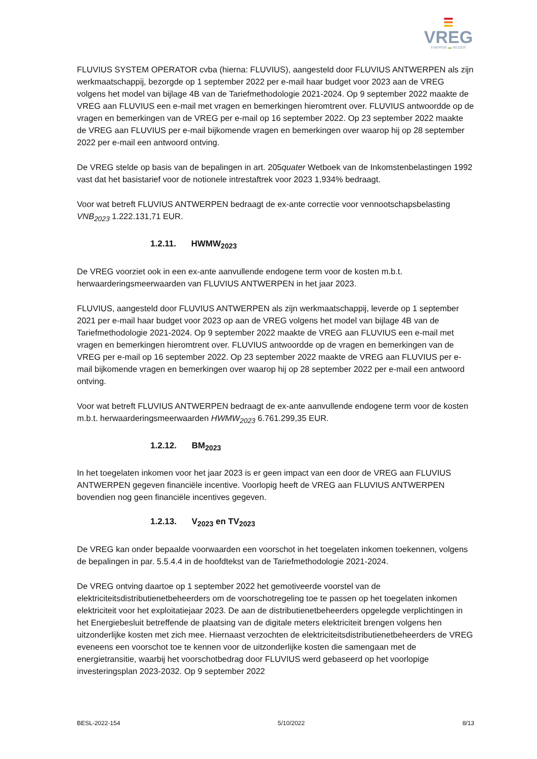VREG
ENERGIE ▬ WIJZER
FLUVIUS SYSTEM OPERATOR cvba (hierna: FLUVIUS), aangesteld door FLUVIUS ANTWERPEN als zijn werkmaatschappij, bezorgde op 1 september 2022 per e-mail haar budget voor 2023 aan de VREG volgens het model van bijlage 4B van de Tariefmethodologie 2021-2024. Op 9 september 2022 maakte de VREG aan FLUVIUS een e-mail met vragen en bemerkingen hieromtrent over. FLUVIUS antwoordde op de vragen en bemerkingen van de VREG per e-mail op 16 september 2022. Op 23 september 2022 maakte de VREG aan FLUVIUS per e-mail bijkomende vragen en bemerkingen over waarop hij op 28 september 2022 per e-mail een antwoord ontving.
De VREG stelde op basis van de bepalingen in art. 205quater Wetboek van de Inkomstenbelastingen 1992 vast dat het basistarief voor de notionele intrestaftrek voor 2023 1,934% bedraagt.
Voor wat betreft FLUVIUS ANTWERPEN bedraagt de ex-ante correctie voor vennootschapsbelasting VNB<sub>2023</sub> 1.222.131,71 EUR.
1.2.11. HWMW<sub>2023</sub>
De VREG voorziet ook in een ex-ante aanvullende endogene term voor de kosten m.b.t. herwaarderingsmeerwaarden van FLUVIUS ANTWERPEN in het jaar 2023.
FLUVIUS, aangesteld door FLUVIUS ANTWERPEN als zijn werkmaatschappij, leverde op 1 september 2021 per e-mail haar budget voor 2023 op aan de VREG volgens het model van bijlage 4B van de Tariefmethodologie 2021-2024. Op 9 september 2022 maakte de VREG aan FLUVIUS een e-mail met vragen en bemerkingen hieromtrent over. FLUVIUS antwoordde op de vragen en bemerkingen van de VREG per e-mail op 16 september 2022. Op 23 september 2022 maakte de VREG aan FLUVIUS per e-mail bijkomende vragen en bemerkingen over waarop hij op 28 september 2022 per e-mail een antwoord ontving.
Voor wat betreft FLUVIUS ANTWERPEN bedraagt de ex-ante aanvullende endogene term voor de kosten m.b.t. herwaarderingsmeerwaarden HWMW<sub>2023</sub> 6.761.299,35 EUR.
1.2.12. BM<sub>2023</sub>
In het toegelaten inkomen voor het jaar 2023 is er geen impact van een door de VREG aan FLUVIUS ANTWERPEN gegeven financiële incentive. Voorlopig heeft de VREG aan FLUVIUS ANTWERPEN bovendien nog geen financiële incentives gegeven.
1.2.13. V<sub>2023</sub> en TV<sub>2023</sub>
De VREG kan onder bepaalde voorwaarden een voorschot in het toegelaten inkomen toekennen, volgens de bepalingen in par. 5.5.4.4 in de hoofdtekst van de Tariefmethodologie 2021-2024.
De VREG ontving daartoe op 1 september 2022 het gemotiveerde voorstel van de elektriciteitsdistributienetbeheerders om de voorschotregeling toe te passen op het toegelaten inkomen elektriciteit voor het exploitatiejaar 2023. De aan de distributienetbeheerders opgelegde verplichtingen in het Energiebesluit betreffende de plaatsing van de digitale meters elektriciteit brengen volgens hen uitzonderlijke kosten met zich mee. Hiernaast verzochten de elektriciteitsdistributienetbeheerders de VREG eveneens een voorschot toe te kennen voor de uitzonderlijke kosten die samengaan met de energietransitie, waarbij het voorschotbedrag door FLUVIUS werd gebaseerd op het voorlopige investeringsplan 2023-2032. Op 9 september 2022
BESL-2022-154 5/10/2022 8/13